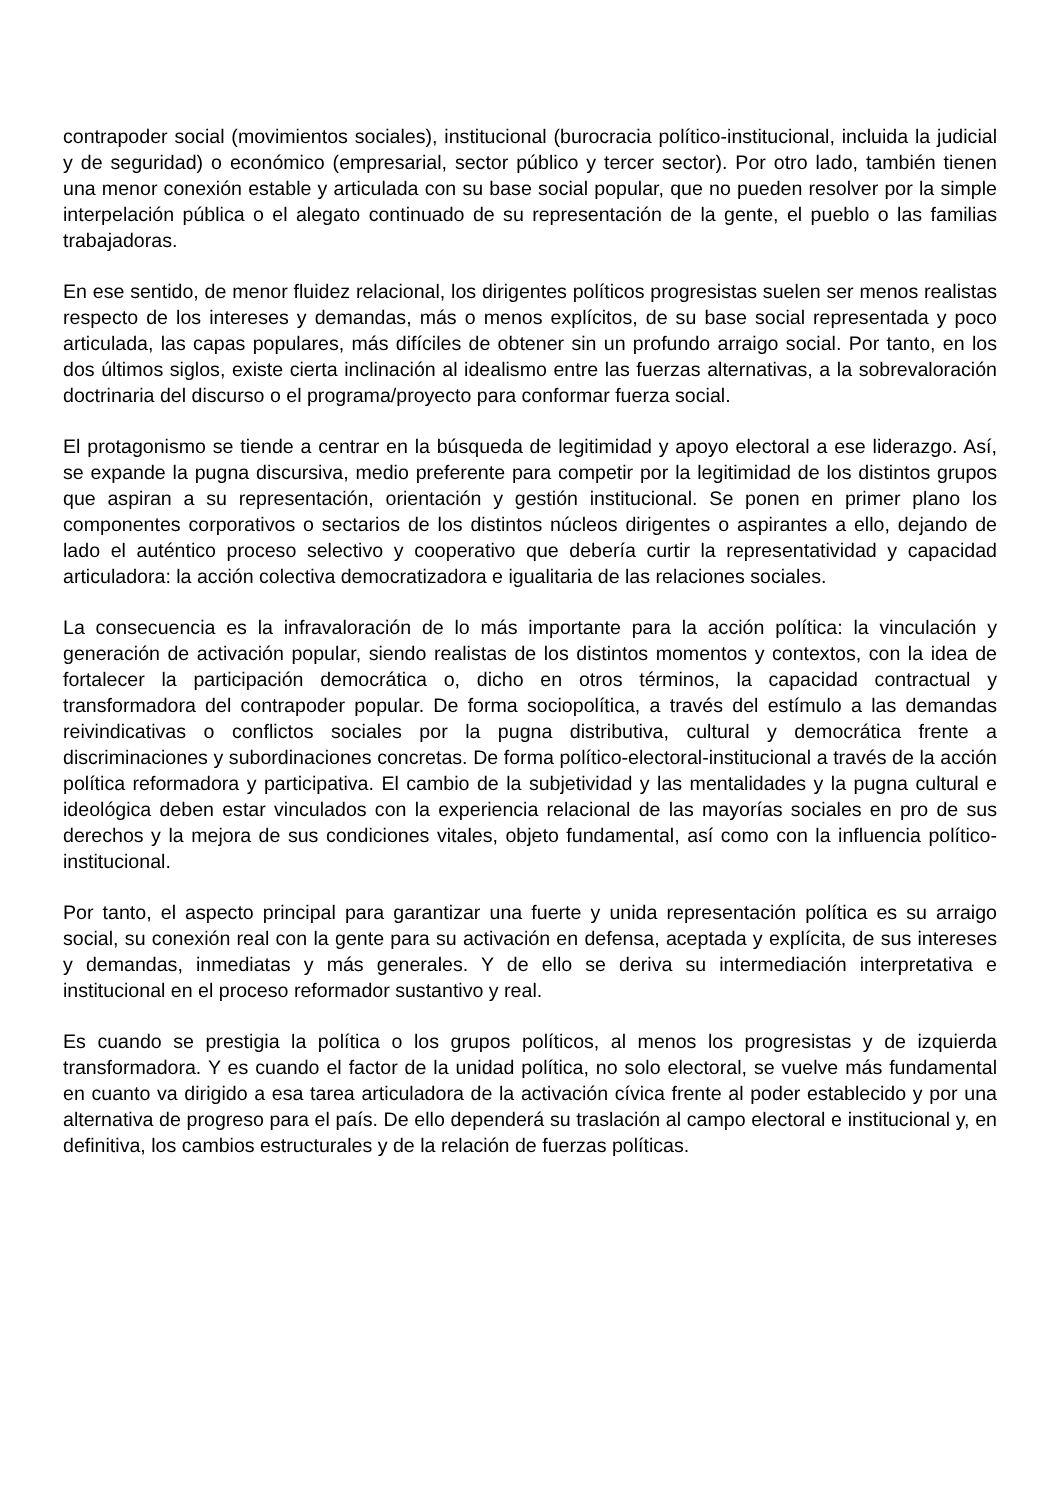contrapoder social (movimientos sociales), institucional (burocracia político-institucional, incluida la judicial y de seguridad) o económico (empresarial, sector público y tercer sector). Por otro lado, también tienen una menor conexión estable y articulada con su base social popular, que no pueden resolver por la simple interpelación pública o el alegato continuado de su representación de la gente, el pueblo o las familias trabajadoras.
En ese sentido, de menor fluidez relacional, los dirigentes políticos progresistas suelen ser menos realistas respecto de los intereses y demandas, más o menos explícitos, de su base social representada y poco articulada, las capas populares, más difíciles de obtener sin un profundo arraigo social. Por tanto, en los dos últimos siglos, existe cierta inclinación al idealismo entre las fuerzas alternativas, a la sobrevaloración doctrinaria del discurso o el programa/proyecto para conformar fuerza social.
El protagonismo se tiende a centrar en la búsqueda de legitimidad y apoyo electoral a ese liderazgo. Así, se expande la pugna discursiva, medio preferente para competir por la legitimidad de los distintos grupos que aspiran a su representación, orientación y gestión institucional. Se ponen en primer plano los componentes corporativos o sectarios de los distintos núcleos dirigentes o aspirantes a ello, dejando de lado el auténtico proceso selectivo y cooperativo que debería curtir la representatividad y capacidad articuladora: la acción colectiva democratizadora e igualitaria de las relaciones sociales.
La consecuencia es la infravaloración de lo más importante para la acción política: la vinculación y generación de activación popular, siendo realistas de los distintos momentos y contextos, con la idea de fortalecer la participación democrática o, dicho en otros términos, la capacidad contractual y transformadora del contrapoder popular. De forma sociopolítica, a través del estímulo a las demandas reivindicativas o conflictos sociales por la pugna distributiva, cultural y democrática frente a discriminaciones y subordinaciones concretas. De forma político-electoral-institucional a través de la acción política reformadora y participativa. El cambio de la subjetividad y las mentalidades y la pugna cultural e ideológica deben estar vinculados con la experiencia relacional de las mayorías sociales en pro de sus derechos y la mejora de sus condiciones vitales, objeto fundamental, así como con la influencia político-institucional.
Por tanto, el aspecto principal para garantizar una fuerte y unida representación política es su arraigo social, su conexión real con la gente para su activación en defensa, aceptada y explícita, de sus intereses y demandas, inmediatas y más generales. Y de ello se deriva su intermediación interpretativa e institucional en el proceso reformador sustantivo y real.
Es cuando se prestigia la política o los grupos políticos, al menos los progresistas y de izquierda transformadora. Y es cuando el factor de la unidad política, no solo electoral, se vuelve más fundamental en cuanto va dirigido a esa tarea articuladora de la activación cívica frente al poder establecido y por una alternativa de progreso para el país. De ello dependerá su traslación al campo electoral e institucional y, en definitiva, los cambios estructurales y de la relación de fuerzas políticas.